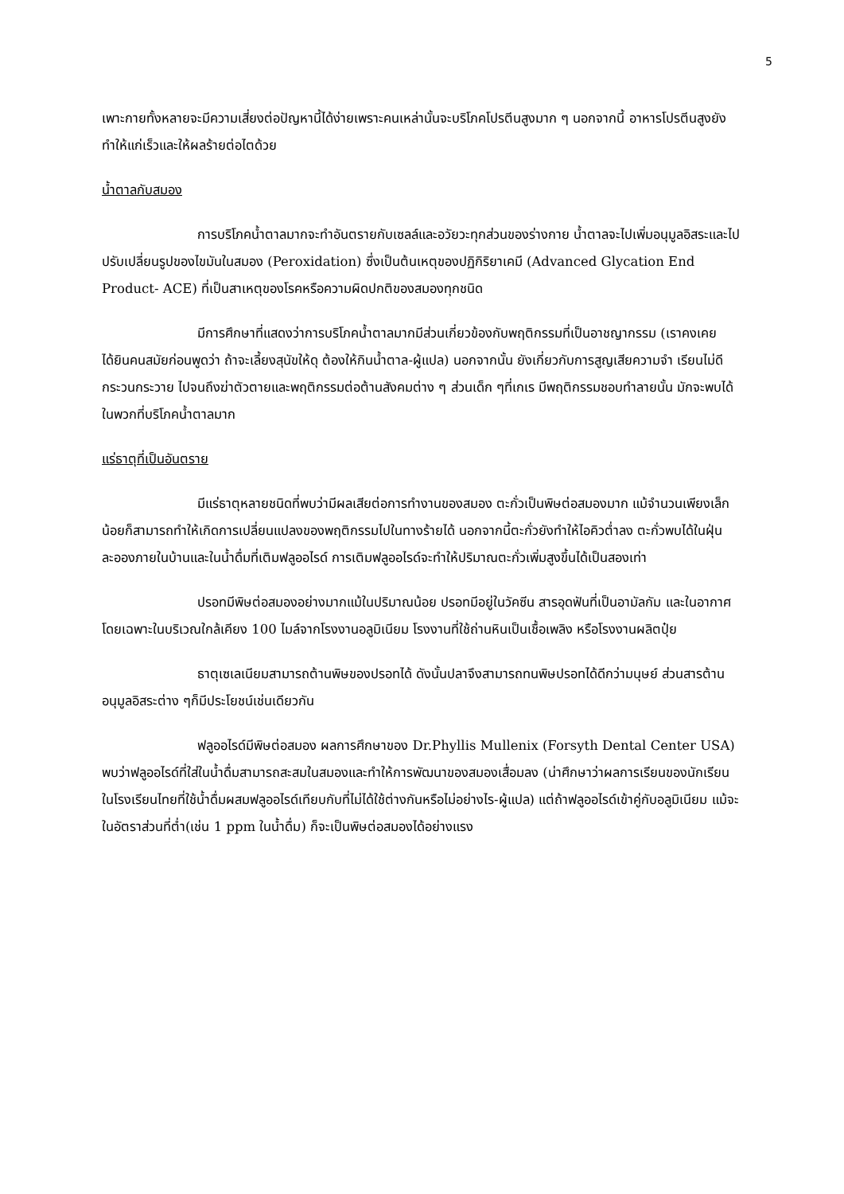5
เพาะกายทั้งหลายจะมีความเสี่ยงต่อปัญหานี้ได้ง่ายเพราะคนเหล่านั้นจะบริโภคโปรตีนสูงมาก ๆ นอกจากนี้ อาหารโปรตีนสูงยังทำให้แก่เร็วและให้ผลร้ายต่อไตด้วย
น้ำตาลกับสมอง
การบริโภคน้ำตาลมากจะทำอันตรายกับเซลล์และอวัยวะทุกส่วนของร่างกาย น้ำตาลจะไปเพิ่มอนุมูลอิสระและไปปรับเปลี่ยนรูปของไขมันในสมอง (Peroxidation) ซึ่งเป็นต้นเหตุของปฏิกิริยาเคมี (Advanced Glycation End Product- ACE) ที่เป็นสาเหตุของโรคหรือความผิดปกติของสมองทุกชนิด
มีการศึกษาที่แสดงว่าการบริโภคน้ำตาลมากมีส่วนเกี่ยวข้องกับพฤติกรรมที่เป็นอาชญากรรม (เราคงเคยได้ยินคนสมัยก่อนพูดว่า ถ้าจะเลี้ยงสุนัขให้ดุ ต้องให้กินน้ำตาล-ผู้แปล) นอกจากนั้น ยังเกี่ยวกับการสูญเสียความจำ เรียนไม่ดี กระวนกระวาย ไปจนถึงฆ่าตัวตายและพฤติกรรมต่อต้านสังคมต่าง ๆ ส่วนเด็ก ๆที่เกเร มีพฤติกรรมชอบทำลายนั้น มักจะพบได้ในพวกที่บริโภคน้ำตาลมาก
แร่ธาตุที่เป็นอันตราย
มีแร่ธาตุหลายชนิดที่พบว่ามีผลเสียต่อการทำงานของสมอง ตะกั่วเป็นพิษต่อสมองมาก แม้จำนวนเพียงเล็กน้อยก็สามารถทำให้เกิดการเปลี่ยนแปลงของพฤติกรรมไปในทางร้ายได้ นอกจากนี้ตะกั่วยังทำให้ไอคิวต่ำลง ตะกั่วพบได้ในฝุ่นละอองภายในบ้านและในน้ำดื่มที่เติมฟลูออไรด์ การเติมฟลูออไรด์จะทำให้ปริมาณตะกั่วเพิ่มสูงขึ้นได้เป็นสองเท่า
ปรอทมีพิษต่อสมองอย่างมากแม้ในปริมาณน้อย ปรอทมีอยู่ในวัคซีน สารอุดฟันที่เป็นอามัลกัม และในอากาศ โดยเฉพาะในบริเวณใกล้เคียง 100 ไมล์จากโรงงานอลูมิเนียม โรงงานที่ใช้ถ่านหินเป็นเชื้อเพลิง หรือโรงงานผลิตปุ๋ย
ธาตุเซเลเนียมสามารถต้านพิษของปรอทได้ ดังนั้นปลาจึงสามารถทนพิษปรอทได้ดีกว่ามนุษย์ ส่วนสารต้านอนุมูลอิสระต่าง ๆก็มีประโยชน์เช่นเดียวกัน
ฟลูออไรด์มีพิษต่อสมอง ผลการศึกษาของ Dr.Phyllis Mullenix (Forsyth Dental Center USA) พบว่าฟลูออไรด์ที่ใส่ในน้ำดื่มสามารถสะสมในสมองและทำให้การพัฒนาของสมองเสื่อมลง (น่าศึกษาว่าผลการเรียนของนักเรียนในโรงเรียนไทยที่ใช้น้ำดื่มผสมฟลูออไรด์เทียบกับที่ไม่ได้ใช้ต่างกันหรือไม่อย่างไร-ผู้แปล) แต่ถ้าฟลูออไรด์เข้าคู่กับอลูมิเนียม แม้จะในอัตราส่วนที่ต่ำ(เช่น 1 ppm ในน้ำดื่ม) ก็จะเป็นพิษต่อสมองได้อย่างแรง